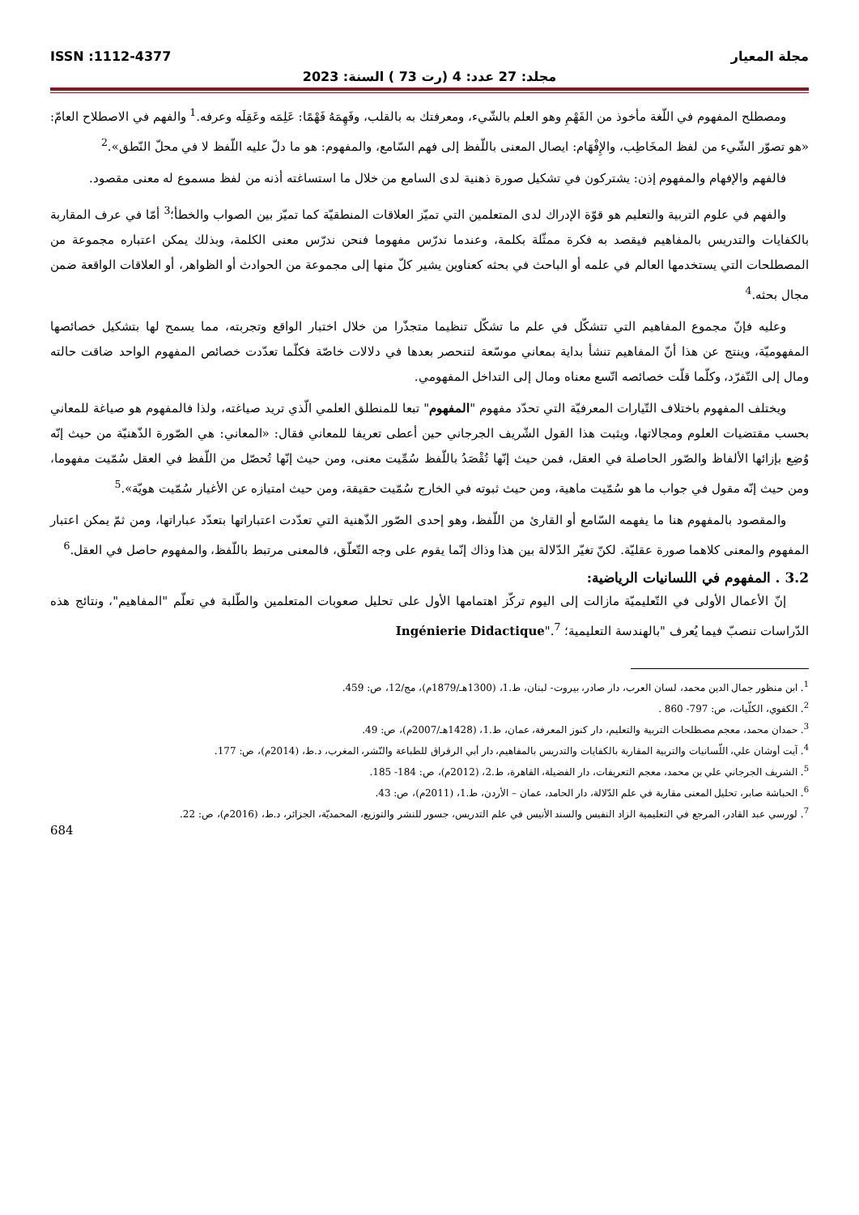مجلة المعيار ISSN :1112-4377
مجلد: 27 عدد: 4 (رت 73 ) السنة: 2023
ومصطلح المفهوم في اللّغة مأخوذ من الفَهْمِ وهو العلم بالشّيء، ومعرفتك به بالقلب، وفَهِمَهُ فَهْمًا: عَلِمَه وعَقِلَه وعرفه.<sup>1</sup> والفهم في الاصطلاح العامّ: «هو تصوّر الشّيء من لفظ المخَاطِب، والإِفْهَام: ايصال المعنى باللّفظ إلى فهم السّامع، والمفهوم: هو ما دلّ عليه اللّفظ لا في محلّ النّطق».<sup>2</sup>
فالفهم والإفهام والمفهوم إذن: يشتركون في تشكيل صورة ذهنية لدى السامع من خلال ما استساغته أذنه من لفظ مسموع له معنى مقصود.
والفهم في علوم التربية والتعليم هو قوّة الإدراك لدى المتعلمين التي تميّز العلاقات المنطقيّة كما تميّز بين الصواب والخطأ؛<sup>3</sup> أمّا في عرف المقاربة بالكفايات والتدريس بالمفاهيم فيقصد به فكرة ممثّلة بكلمة، وعندما ندرّس مفهوما فنحن ندرّس معنى الكلمة، وبذلك يمكن اعتباره مجموعة من المصطلحات التي يستخدمها العالم في علمه أو الباحث في بحثه كعناوين يشير كلّ منها إلى مجموعة من الحوادث أو الظواهر، أو العلاقات الواقعة ضمن مجال بحثه.<sup>4</sup>
وعليه فإنّ مجموع المفاهيم التي تتشكّل في علم ما تشكّل تنظيما متجذّرا من خلال اختبار الواقع وتجربته، مما يسمح لها بتشكيل خصائصها المفهوميّة، وينتج عن هذا أنّ المفاهيم تنشأ بداية بمعاني موسّعة لتنحصر بعدها في دلالات خاصّة فكلّما تعدّدت خصائص المفهوم الواحد ضاقت حالته ومال إلى التّفرّد، وكلّما قلّت خصائصه اتّسع معناه ومال إلى التداخل المفهومي.
ويختلف المفهوم باختلاف التّيارات المعرفيّة التي تحدّد مفهوم "المفهوم" تبعا للمنطلق العلمي الّذي تريد صياغته، ولذا فالمفهوم هو صياغة للمعاني بحسب مقتضيات العلوم ومجالاتها، ويثبت هذا القول الشّريف الجرجاني حين أعطى تعريفا للمعاني فقال: «المعاني: هي الصّورة الذّهنيّة من حيث إنّه وُضِع بإزائها الألفاظ والصّور الحاصلة في العقل، فمن حيث إنّها تُقْصَدُ باللّفظ سُمِّيت معنى، ومن حيث إنّها تُحصّل من اللّفظ في العقل سُمّيت مفهوما، ومن حيث إنّه مقول في جواب ما هو سُمّيت ماهية، ومن حيث ثبوته في الخارج سُمّيت حقيقة، ومن حيث امتيازه عن الأغيار سُمّيت هويّة».<sup>5</sup>
والمقصود بالمفهوم هنا ما يفهمه السّامع أو القارئ من اللّفظ، وهو إحدى الصّور الذّهنية التي تعدّدت اعتباراتها بتعدّد عباراتها، ومن ثمّ يمكن اعتبار المفهوم والمعنى كلاهما صورة عقليّة. لكنّ تغيّر الدّلالة بين هذا وذاك إنّما يقوم على وجه التّعلّق، فالمعنى مرتبط باللّفظ، والمفهوم حاصل في العقل.<sup>6</sup>
3.2 . المفهوم في اللسانيات الرياضية:
إنّ الأعمال الأولى في التّعليميّة مازالت إلى اليوم تركّز اهتمامها الأول على تحليل صعوبات المتعلمين والطّلبة في تعلّم "المفاهيم"، ونتائج هذه الدّراسات تنصبّ فيما يُعرف "بالهندسة التعليمية؛ Ingénierie Didactique".<sup>7</sup>
<sup>1</sup>. ابن منظور جمال الدين محمد، لسان العرب، دار صادر، بيروت- لبنان، ط.1، (1300هـ/1879م)، مج/12، ص: 459.
<sup>2</sup>. الكفوي، الكلّيات، ص: 797- 860 .
<sup>3</sup>. حمدان محمد، معجم مصطلحات التربية والتعليم، دار كنوز المعرفة، عمان، ط.1، (1428هـ/2007م)، ص: 49.
<sup>4</sup>. آيت أوشان علي، اللّسانيات والتربية المقاربة بالكفايات والتدريس بالمفاهيم، دار أبي الرقراق للطباعة والنّشر، المغرب، د.ط، (2014م)، ص: 177.
<sup>5</sup>. الشريف الجرجاني علي بن محمد، معجم التعريفات، دار الفضيلة، القاهرة، ط.2، (2012م)، ص: 184- 185.
<sup>6</sup>. الحباشة صابر، تحليل المعنى مقاربة في علم الدّلالة، دار الحامد، عمان – الأردن، ط.1، (2011م)، ص: 43.
<sup>7</sup>. لورسي عبد القادر، المرجع في التعليمية الزاد النفيس والسند الأنيس في علم التدريس، جسور للنشر والتوزيع، المحمديّة، الجزائر، د.ط، (2016م)، ص: 22.
684